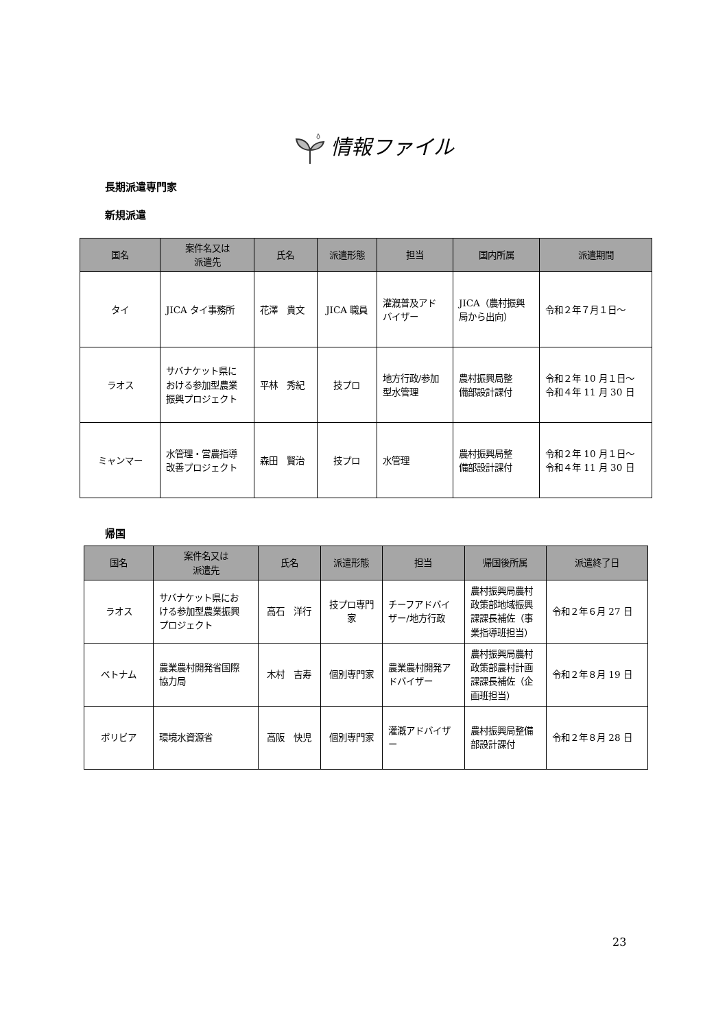情報ファイル
長期派遣専門家
新規派遣
| 国名 | 案件名又は 派遣先 | 氏名 | 派遣形態 | 担当 | 国内所属 | 派遣期間 |
| --- | --- | --- | --- | --- | --- | --- |
| タイ | JICA タイ事務所 | 花澤 貴文 | JICA 職員 | 灌漑普及アド バイザー | JICA（農村振興 局から出向） | 令和２年７月１日～ |
| ラオス | サバナケット県に おける参加型農業 振興プロジェクト | 平林 秀紀 | 技プロ | 地方行政/参加 型水管理 | 農村振興局整 備部設計課付 | 令和２年 10 月１日～ 令和４年 11 月 30 日 |
| ミャンマー | 水管理・営農指導 改善プロジェクト | 森田 賢治 | 技プロ | 水管理 | 農村振興局整 備部設計課付 | 令和２年 10 月１日～ 令和４年 11 月 30 日 |
帰国
| 国名 | 案件名又は 派遣先 | 氏名 | 派遣形態 | 担当 | 帰国後所属 | 派遣終了日 |
| --- | --- | --- | --- | --- | --- | --- |
| ラオス | サバナケット県にお ける参加型農業振興 プロジェクト | 高石 洋行 | 技プロ専門 家 | チーフアドバイ ザー/地方行政 | 農村振興局農村 政策部地域振興 課課長補佐（事 業指導班担当） | 令和２年６月 27 日 |
| ベトナム | 農業農村開発省国際 協力局 | 木村 吉寿 | 個別専門家 | 農業農村開発ア ドバイザー | 農村振興局農村 政策部農村計画 課課長補佐（企 画班担当） | 令和２年８月 19 日 |
| ボリビア | 環境水資源省 | 高阪 快児 | 個別専門家 | 灌漑アドバイザ ー | 農村振興局整備 部設計課付 | 令和２年８月 28 日 |
23